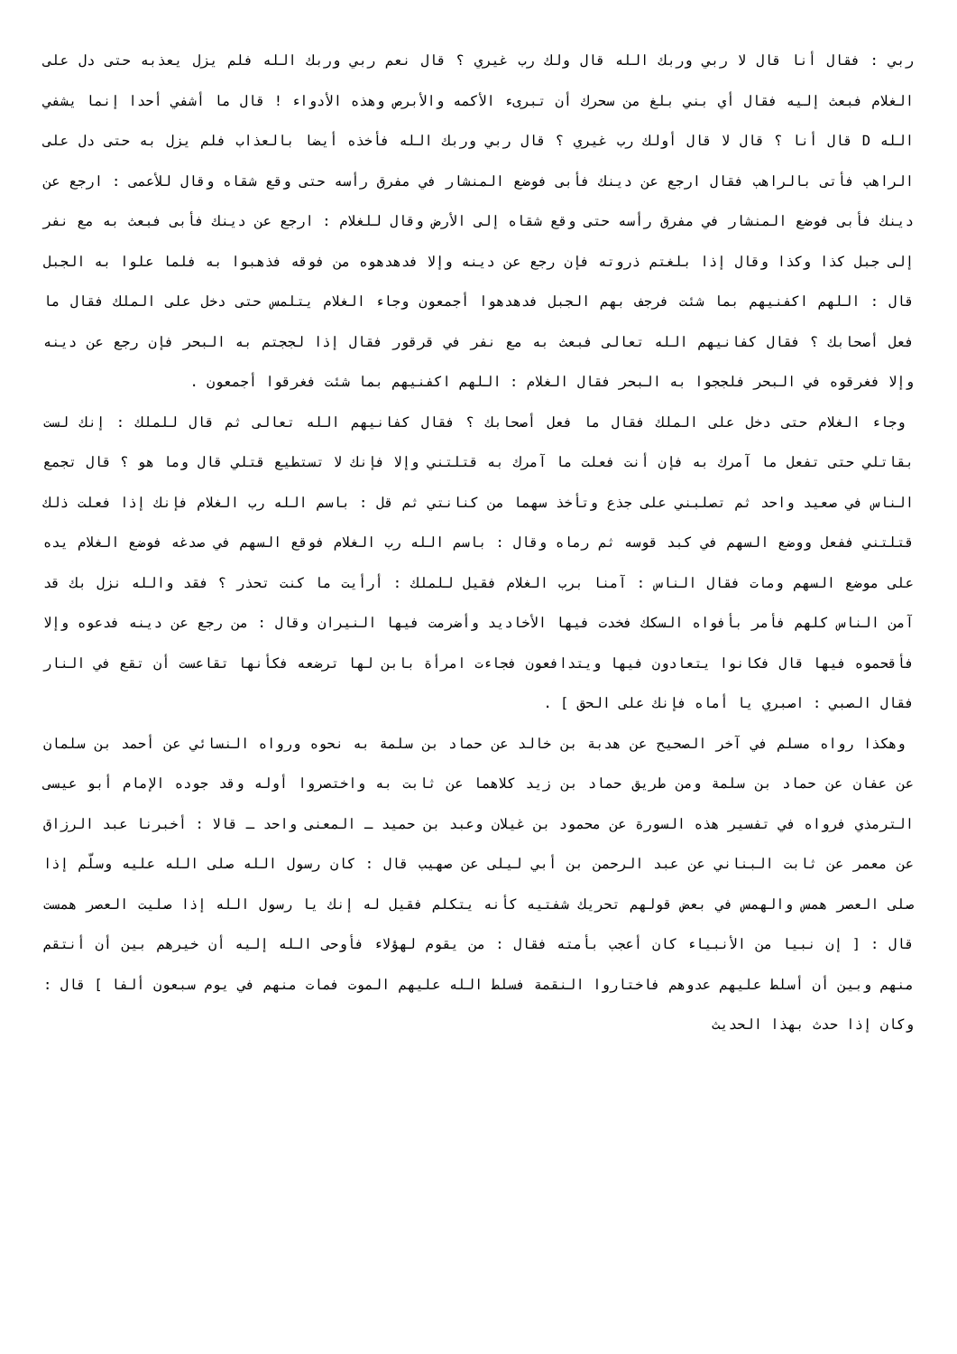ربي : فقال أنا قال لا ربي وربك الله قال ولك رب غيري ؟ قال نعم ربي وربك الله فلم يزل يعذبه حتى دل على الغلام فبعث إليه فقال أي بني بلغ من سحرك أن تبرىء الأكمه والأبرص وهذه الأدواء ! قال ما أشفي أحدا إنما يشفي الله D قال أنا ؟ قال لا قال أولك رب غيري ؟ قال ربي وربك الله فأخذه أيضا بالعذاب فلم يزل به حتى دل على الراهب فأتى بالراهب فقال ارجع عن دينك فأبى فوضع المنشار في مفرق رأسه حتى وقع شقاه وقال للأعمى : ارجع عن دينك فأبى فوضع المنشار في مفرق رأسه حتى وقع شقاه إلى الأرض وقال للغلام : ارجع عن دينك فأبى فبعث به مع نفر إلى جبل كذا وكذا وقال إذا بلغتم ذروته فإن رجع عن دينه وإلا فدهدهوه من فوقه فذهبوا به فلما علوا به الجبل قال : اللهم اكفنيهم بما شئت فرجف بهم الجبل فدهدهوا أجمعون وجاء الغلام يتلمس حتى دخل على الملك فقال ما فعل أصحابك ؟ فقال كفانيهم الله تعالى فبعث به مع نفر في قرقور فقال إذا لججتم به البحر فإن رجع عن دينه وإلا فغرقوه في البحر فلججوا به البحر فقال الغلام : اللهم اكفنيهم بما شئت فغرقوا أجمعون .
وجاء الغلام حتى دخل على الملك فقال ما فعل أصحابك ؟ فقال كفانيهم الله تعالى ثم قال للملك : إنك لست بقاتلي حتى تفعل ما آمرك به فإن أنت فعلت ما آمرك به قتلتني وإلا فإنك لا تستطيع قتلي قال وما هو ؟ قال تجمع الناس في صعيد واحد ثم تصلبني على جذع وتأخذ سهما من كنانتي ثم قل : باسم الله رب الغلام فإنك إذا فعلت ذلك قتلتني ففعل ووضع السهم في كبد قوسه ثم رماه وقال : باسم الله رب الغلام فوقع السهم في صدغه فوضع الغلام يده على موضع السهم ومات فقال الناس : آمنا برب الغلام فقيل للملك : أرأيت ما كنت تحذر ؟ فقد والله نزل بك قد آمن الناس كلهم فأمر بأفواه السكك فخدت فيها الأخاديد وأضرمت فيها النيران وقال : من رجع عن دينه فدعوه وإلا فأقحموه فيها قال فكانوا يتعادون فيها ويتدافعون فجاءت امرأة بابن لها ترضعه فكأنها تقاعست أن تقع في النار فقال الصبي : اصبري يا أماه فإنك على الحق ] .
وهكذا رواه مسلم في آخر الصحيح عن هدبة بن خالد عن حماد بن سلمة به نحوه ورواه النسائي عن أحمد بن سلمان عن عفان عن حماد بن سلمة ومن طريق حماد بن زيد كلاهما عن ثابت به واختصروا أوله وقد جوده الإمام أبو عيسى الترمذي فرواه في تفسير هذه السورة عن محمود بن غيلان وعبد بن حميد ـ المعنى واحد ـ قالا : أخبرنا عبد الرزاق عن معمر عن ثابت البناني عن عبد الرحمن بن أبي ليلى عن صهيب قال : كان رسول الله صلى الله عليه وسلّم إذا صلى العصر همس والهمس في بعض قولهم تحريك شفتيه كأنه يتكلم فقيل له إنك يا رسول الله إذا صليت العصر همست قال : [ إن نبيا من الأنبياء كان أعجب بأمته فقال : من يقوم لهؤلاء فأوحى الله إليه أن خيرهم بين أن أنتقم منهم وبين أن أسلط عليهم عدوهم فاختاروا النقمة فسلط الله عليهم الموت فمات منهم في يوم سبعون ألفا ] قال : وكان إذا حدث بهذا الحديث